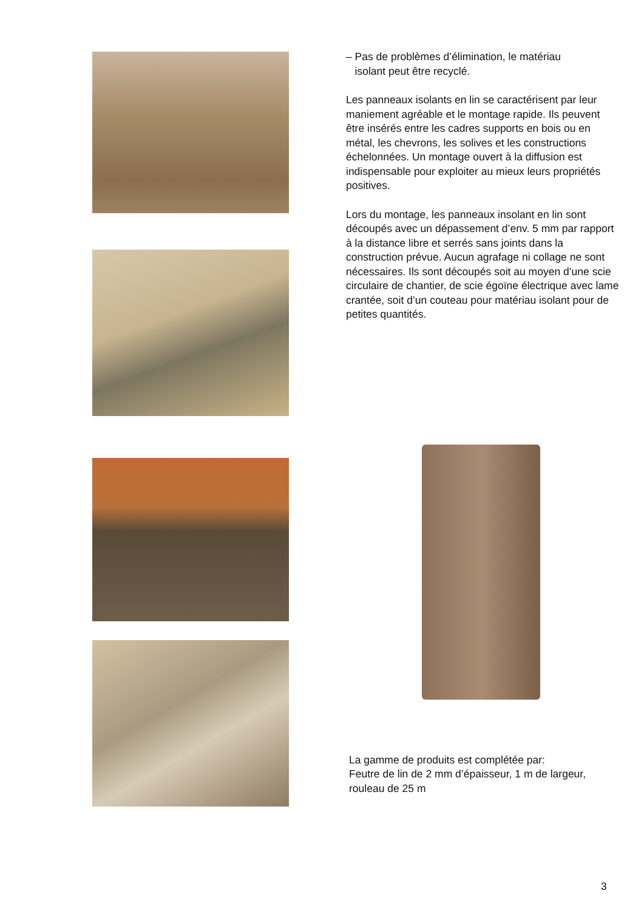– Pas de problèmes d’élimination, le matériau
isolant peut être recyclé.
Les panneaux isolants en lin se caractérisent par leur maniement agréable et le montage rapide. Ils peuvent être insérés entre les cadres supports en bois ou en métal, les chevrons, les solives et les constructions échelonnées. Un montage ouvert à la diffusion est indispensable pour exploiter au mieux leurs propriétés positives.
Lors du montage, les panneaux insolant en lin sont découpés avec un dépassement d’env. 5 mm par rapport à la distance libre et serrés sans joints dans la construction prévue. Aucun agrafage ni collage ne sont nécessaires. Ils sont découpés soit au moyen d’une scie circulaire de chantier, de scie égoïne électrique avec lame crantée, soit d’un couteau pour matériau isolant pour de petites quantités.
La gamme de produits est complétée par:
Feutre de lin de 2 mm d’épaisseur, 1 m de largeur, rouleau de 25 m
3